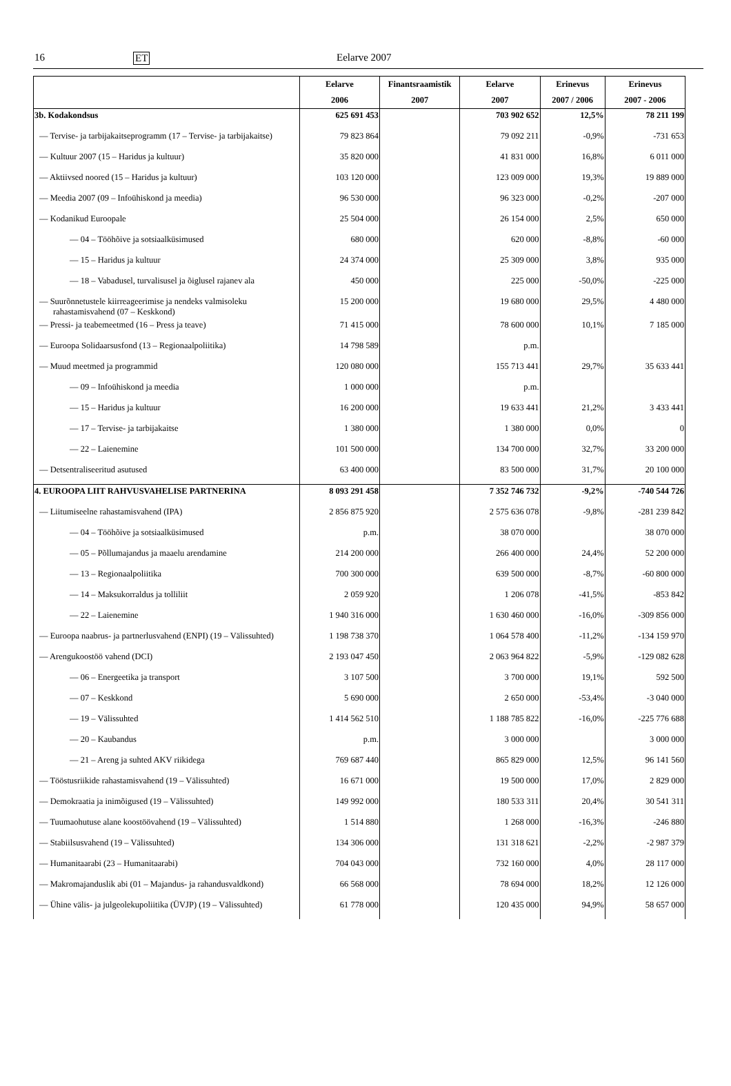16 ET Eelarve 2007
| | Eelarve | Finantsraamistik | Eelarve | Erinevus | Erinevus |
| --- | --- | --- | --- | --- | --- |
| | 2006 | 2007 | 2007 | 2007 / 2006 | 2007 - 2006 |
| 3b. Kodakondsus | 625 691 453 | | 703 902 652 | 12,5% | 78 211 199 |
| — Tervise- ja tarbijakaitseprogramm (17 – Tervise- ja tarbijakaitse) | 79 823 864 | | 79 092 211 | -0,9% | -731 653 |
| — Kultuur 2007 (15 – Haridus ja kultuur) | 35 820 000 | | 41 831 000 | 16,8% | 6 011 000 |
| — Aktiivsed noored (15 – Haridus ja kultuur) | 103 120 000 | | 123 009 000 | 19,3% | 19 889 000 |
| — Meedia 2007 (09 – Infoühiskond ja meedia) | 96 530 000 | | 96 323 000 | -0,2% | -207 000 |
| — Kodanikud Euroopale | 25 504 000 | | 26 154 000 | 2,5% | 650 000 |
| — 04 – Tööhõive ja sotsiaalküsimused | 680 000 | | 620 000 | -8,8% | -60 000 |
| — 15 – Haridus ja kultuur | 24 374 000 | | 25 309 000 | 3,8% | 935 000 |
| — 18 – Vabadusel, turvalisusel ja õiglusel rajanev ala | 450 000 | | 225 000 | -50,0% | -225 000 |
| — Suurõnnetustele kiirreageerimise ja nendeks valmisoleku rahastamisvahend (07 – Keskkond) | 15 200 000 | | 19 680 000 | 29,5% | 4 480 000 |
| — Pressi- ja teabemeetmed (16 – Press ja teave) | 71 415 000 | | 78 600 000 | 10,1% | 7 185 000 |
| — Euroopa Solidaarsusfond (13 – Regionaalpoliitika) | 14 798 589 | | p.m. | | |
| — Muud meetmed ja programmid | 120 080 000 | | 155 713 441 | 29,7% | 35 633 441 |
| — 09 – Infoühiskond ja meedia | 1 000 000 | | p.m. | | |
| — 15 – Haridus ja kultuur | 16 200 000 | | 19 633 441 | 21,2% | 3 433 441 |
| — 17 – Tervise- ja tarbijakaitse | 1 380 000 | | 1 380 000 | 0,0% | 0 |
| — 22 – Laienemine | 101 500 000 | | 134 700 000 | 32,7% | 33 200 000 |
| — Detsentraliseeritud asutused | 63 400 000 | | 83 500 000 | 31,7% | 20 100 000 |
| 4. EUROOPA LIIT RAHVUSVAHELISE PARTNERINA | 8 093 291 458 | | 7 352 746 732 | -9,2% | -740 544 726 |
| — Liitumiseelne rahastamisvahend (IPA) | 2 856 875 920 | | 2 575 636 078 | -9,8% | -281 239 842 |
| — 04 – Tööhõive ja sotsiaalküsimused | p.m. | | 38 070 000 | | 38 070 000 |
| — 05 – Põllumajandus ja maaelu arendamine | 214 200 000 | | 266 400 000 | 24,4% | 52 200 000 |
| — 13 – Regionaalpoliitika | 700 300 000 | | 639 500 000 | -8,7% | -60 800 000 |
| — 14 – Maksukorraldus ja tolliliit | 2 059 920 | | 1 206 078 | -41,5% | -853 842 |
| — 22 – Laienemine | 1 940 316 000 | | 1 630 460 000 | -16,0% | -309 856 000 |
| — Euroopa naabrus- ja partnerlusvahend (ENPI) (19 – Välissuhted) | 1 198 738 370 | | 1 064 578 400 | -11,2% | -134 159 970 |
| — Arengukoostöö vahend (DCI) | 2 193 047 450 | | 2 063 964 822 | -5,9% | -129 082 628 |
| — 06 – Energeetika ja transport | 3 107 500 | | 3 700 000 | 19,1% | 592 500 |
| — 07 – Keskkond | 5 690 000 | | 2 650 000 | -53,4% | -3 040 000 |
| — 19 – Välissuhted | 1 414 562 510 | | 1 188 785 822 | -16,0% | -225 776 688 |
| — 20 – Kaubandus | p.m. | | 3 000 000 | | 3 000 000 |
| — 21 – Areng ja suhted AKV riikidega | 769 687 440 | | 865 829 000 | 12,5% | 96 141 560 |
| — Tööstusriikide rahastamisvahend (19 – Välissuhted) | 16 671 000 | | 19 500 000 | 17,0% | 2 829 000 |
| — Demokraatia ja inimõigused (19 – Välissuhted) | 149 992 000 | | 180 533 311 | 20,4% | 30 541 311 |
| — Tuumaohutuse alane koostöövahend (19 – Välissuhted) | 1 514 880 | | 1 268 000 | -16,3% | -246 880 |
| — Stabiilsusvahend (19 – Välissuhted) | 134 306 000 | | 131 318 621 | -2,2% | -2 987 379 |
| — Humanitaarabi (23 – Humanitaarabi) | 704 043 000 | | 732 160 000 | 4,0% | 28 117 000 |
| — Makromajanduslik abi (01 – Majandus- ja rahandusvaldkond) | 66 568 000 | | 78 694 000 | 18,2% | 12 126 000 |
| — Ühine välis- ja julgeolekupoliitika (ÜVJP) (19 – Välissuhted) | 61 778 000 | | 120 435 000 | 94,9% | 58 657 000 |